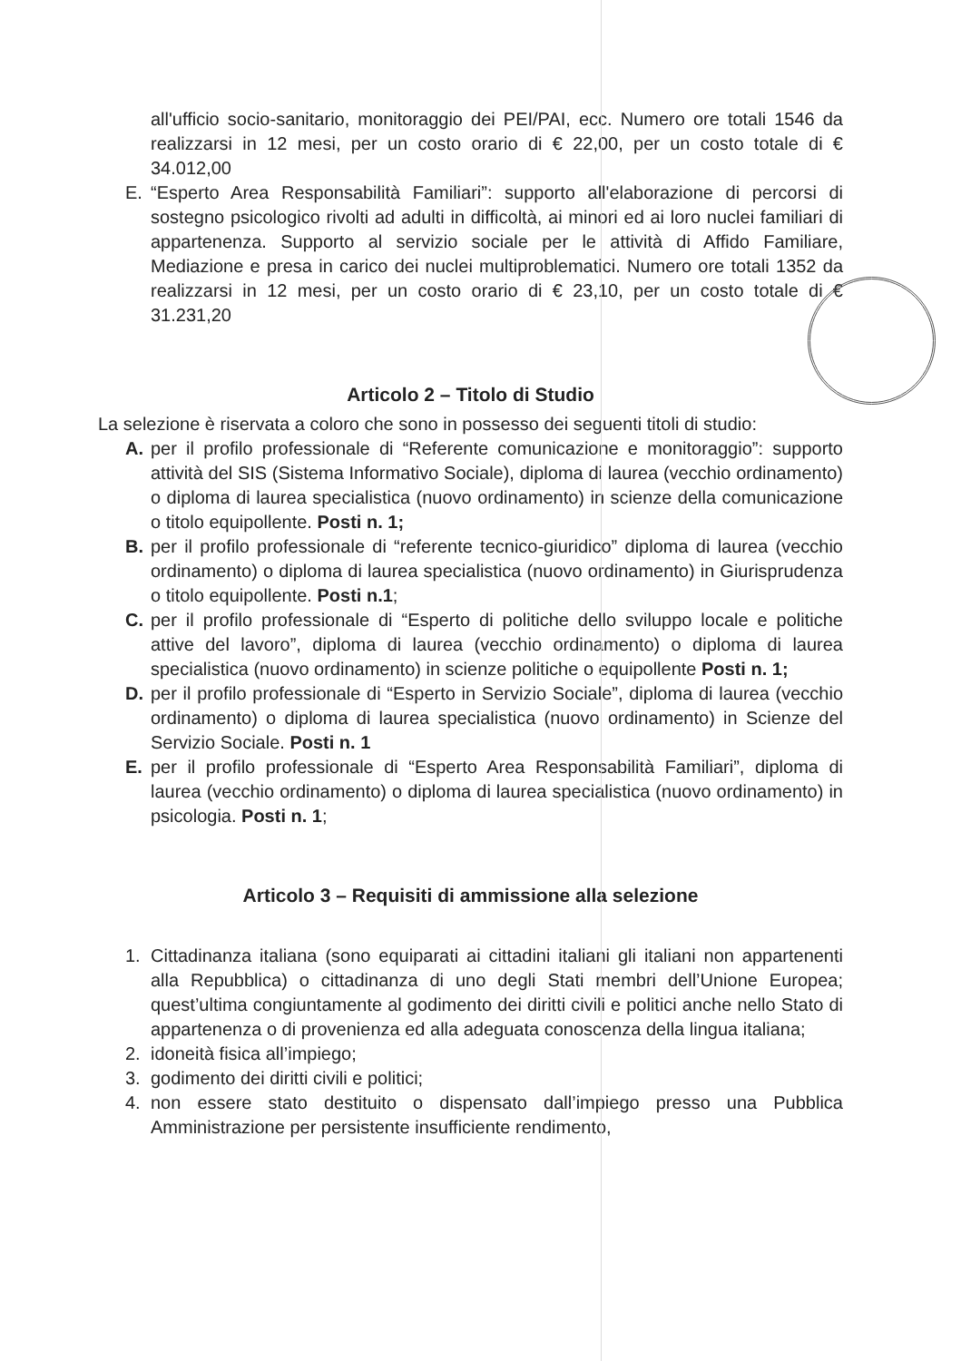all'ufficio socio-sanitario, monitoraggio dei PEI/PAI, ecc. Numero ore totali 1546 da realizzarsi in 12 mesi, per un costo orario di € 22,00, per un costo totale di € 34.012,00
E. “Esperto Area Responsabilità Familiari”: supporto all'elaborazione di percorsi di sostegno psicologico rivolti ad adulti in difficoltà, ai minori ed ai loro nuclei familiari di appartenenza. Supporto al servizio sociale per le attività di Affido Familiare, Mediazione e presa in carico dei nuclei multiproblematici. Numero ore totali 1352 da realizzarsi in 12 mesi, per un costo orario di € 23,10, per un costo totale di € 31.231,20
Articolo 2 – Titolo di Studio
La selezione è riservata a coloro che sono in possesso dei seguenti titoli di studio:
A. per il profilo professionale di “Referente comunicazione e monitoraggio”: supporto attività del SIS (Sistema Informativo Sociale), diploma di laurea (vecchio ordinamento) o diploma di laurea specialistica (nuovo ordinamento) in scienze della comunicazione o titolo equipollente. Posti n. 1;
B. per il profilo professionale di “referente tecnico-giuridico” diploma di laurea (vecchio ordinamento) o diploma di laurea specialistica (nuovo ordinamento) in Giurisprudenza o titolo equipollente. Posti n.1;
C. per il profilo professionale di “Esperto di politiche dello sviluppo locale e politiche attive del lavoro”, diploma di laurea (vecchio ordinamento) o diploma di laurea specialistica (nuovo ordinamento) in scienze politiche o equipollente Posti n. 1;
D. per il profilo professionale di “Esperto in Servizio Sociale”, diploma di laurea (vecchio ordinamento) o diploma di laurea specialistica (nuovo ordinamento) in Scienze del Servizio Sociale. Posti n. 1
E. per il profilo professionale di “Esperto Area Responsabilità Familiari”, diploma di laurea (vecchio ordinamento) o diploma di laurea specialistica (nuovo ordinamento) in psicologia. Posti n. 1;
Articolo 3 – Requisiti di ammissione alla selezione
1. Cittadinanza italiana (sono equiparati ai cittadini italiani gli italiani non appartenenti alla Repubblica) o cittadinanza di uno degli Stati membri dell’Unione Europea; quest’ultima congiuntamente al godimento dei diritti civili e politici anche nello Stato di appartenenza o di provenienza ed alla adeguata conoscenza della lingua italiana;
2. idoneità fisica all’impiego;
3. godimento dei diritti civili e politici;
4. non essere stato destituito o dispensato dall’impiego presso una Pubblica Amministrazione per persistente insufficiente rendimento,